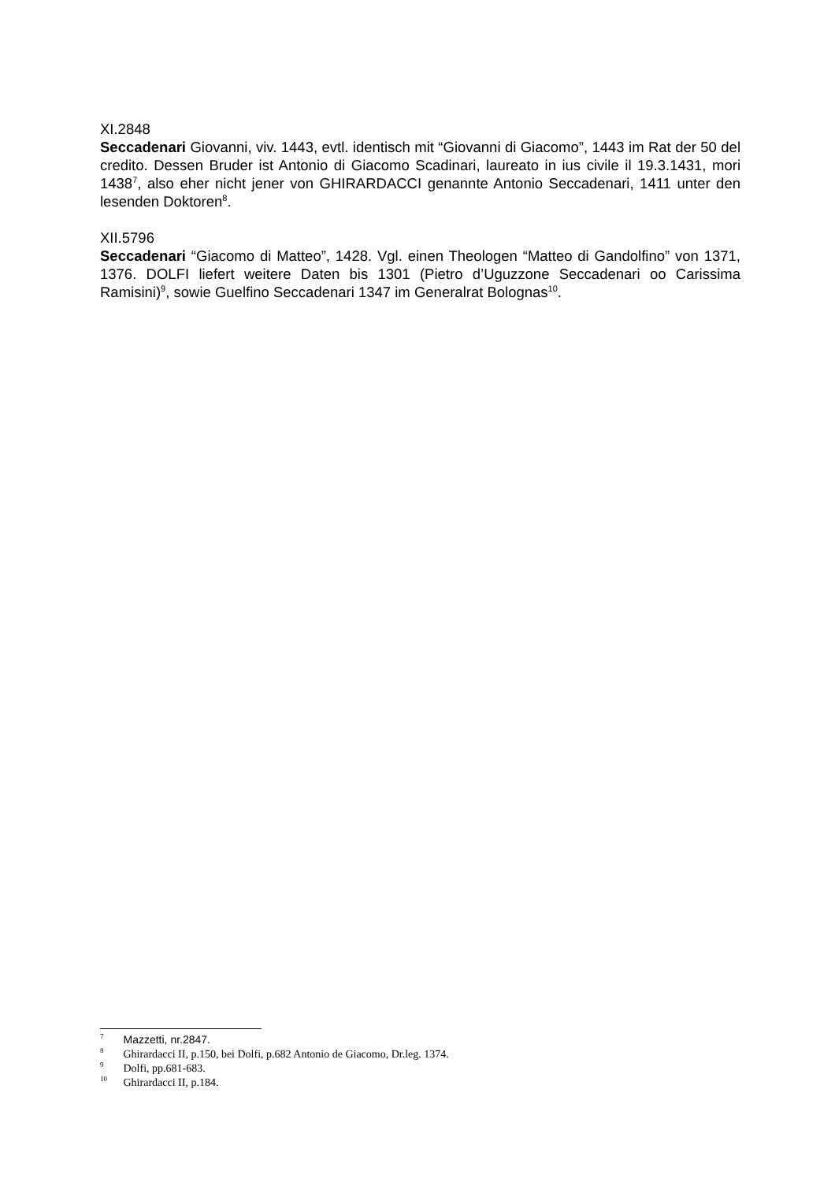XI.2848
Seccadenari Giovanni, viv. 1443, evtl. identisch mit “Giovanni di Giacomo”, 1443 im Rat der 50 del credito. Dessen Bruder ist Antonio di Giacomo Scadinari, laureato in ius civile il 19.3.1431, mori 1438<sup>7</sup>, also eher nicht jener von GHIRARDACCI genannte Antonio Seccadenari, 1411 unter den lesenden Doktoren<sup>8</sup>.
XII.5796
Seccadenari “Giacomo di Matteo”, 1428. Vgl. einen Theologen “Matteo di Gandolfino” von 1371, 1376. DOLFI liefert weitere Daten bis 1301 (Pietro d’Uguzzone Seccadenari oo Carissima Ramisini)<sup>9</sup>, sowie Guelfino Seccadenari 1347 im Generalrat Bolognas<sup>10</sup>.
<sup>7</sup> Mazzetti, nr.2847.
<sup>8</sup> Ghirardacci II, p.150, bei Dolfi, p.682 Antonio de Giacomo, Dr.leg. 1374.
<sup>9</sup> Dolfi, pp.681-683.
<sup>10</sup> Ghirardacci II, p.184.